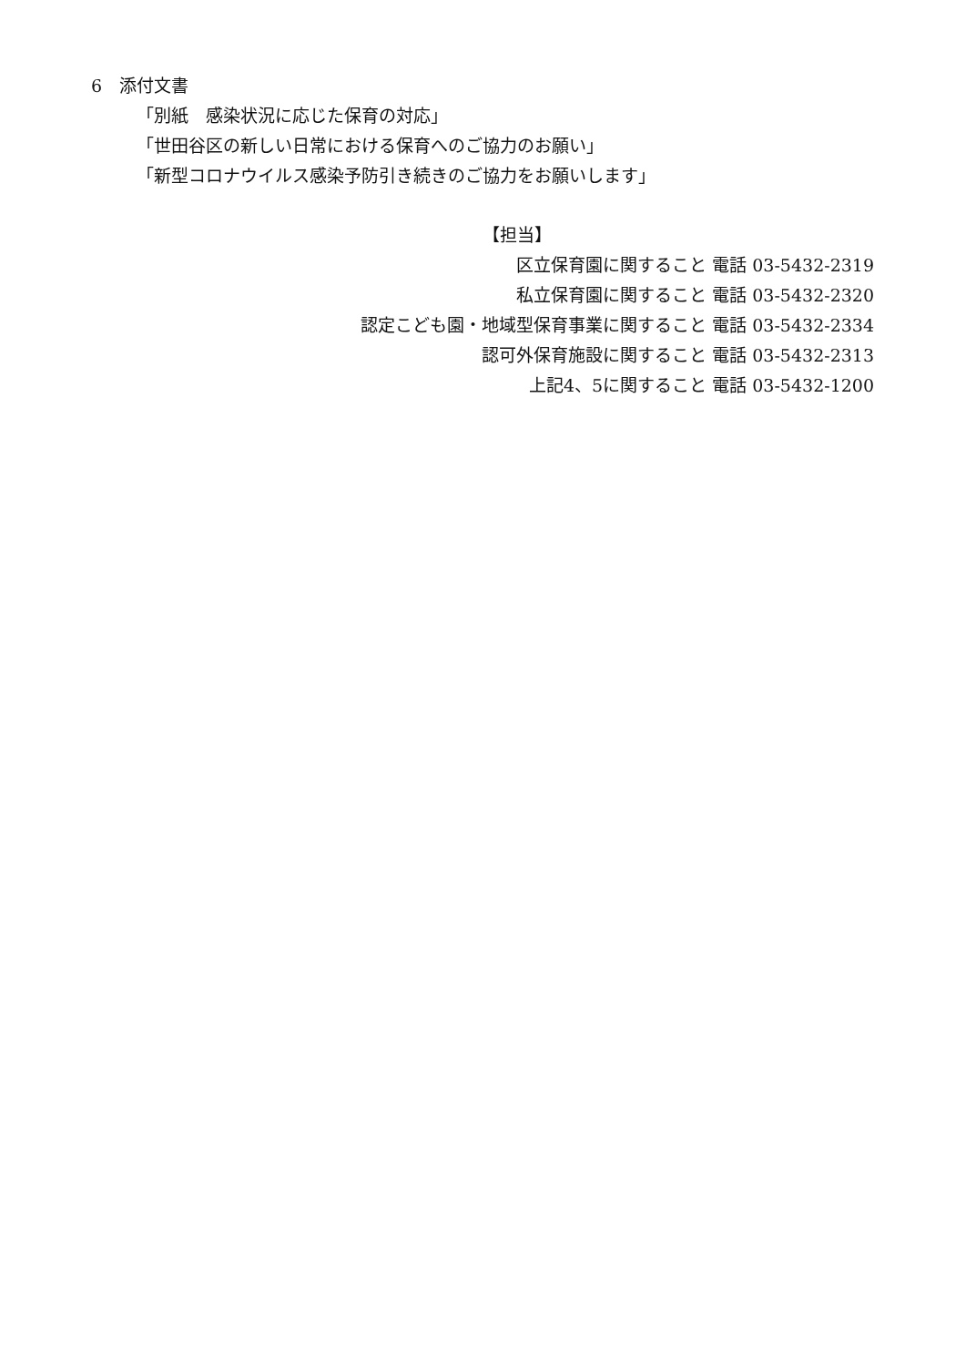6　添付文書
「別紙　感染状況に応じた保育の対応」
「世田谷区の新しい日常における保育へのご協力のお願い」
「新型コロナウイルス感染予防引き続きのご協力をお願いします」
【担当】
区立保育園に関すること 電話 03-5432-2319
私立保育園に関すること 電話 03-5432-2320
認定こども園・地域型保育事業に関すること 電話 03-5432-2334
認可外保育施設に関すること 電話 03-5432-2313
上記4、5に関すること 電話 03-5432-1200